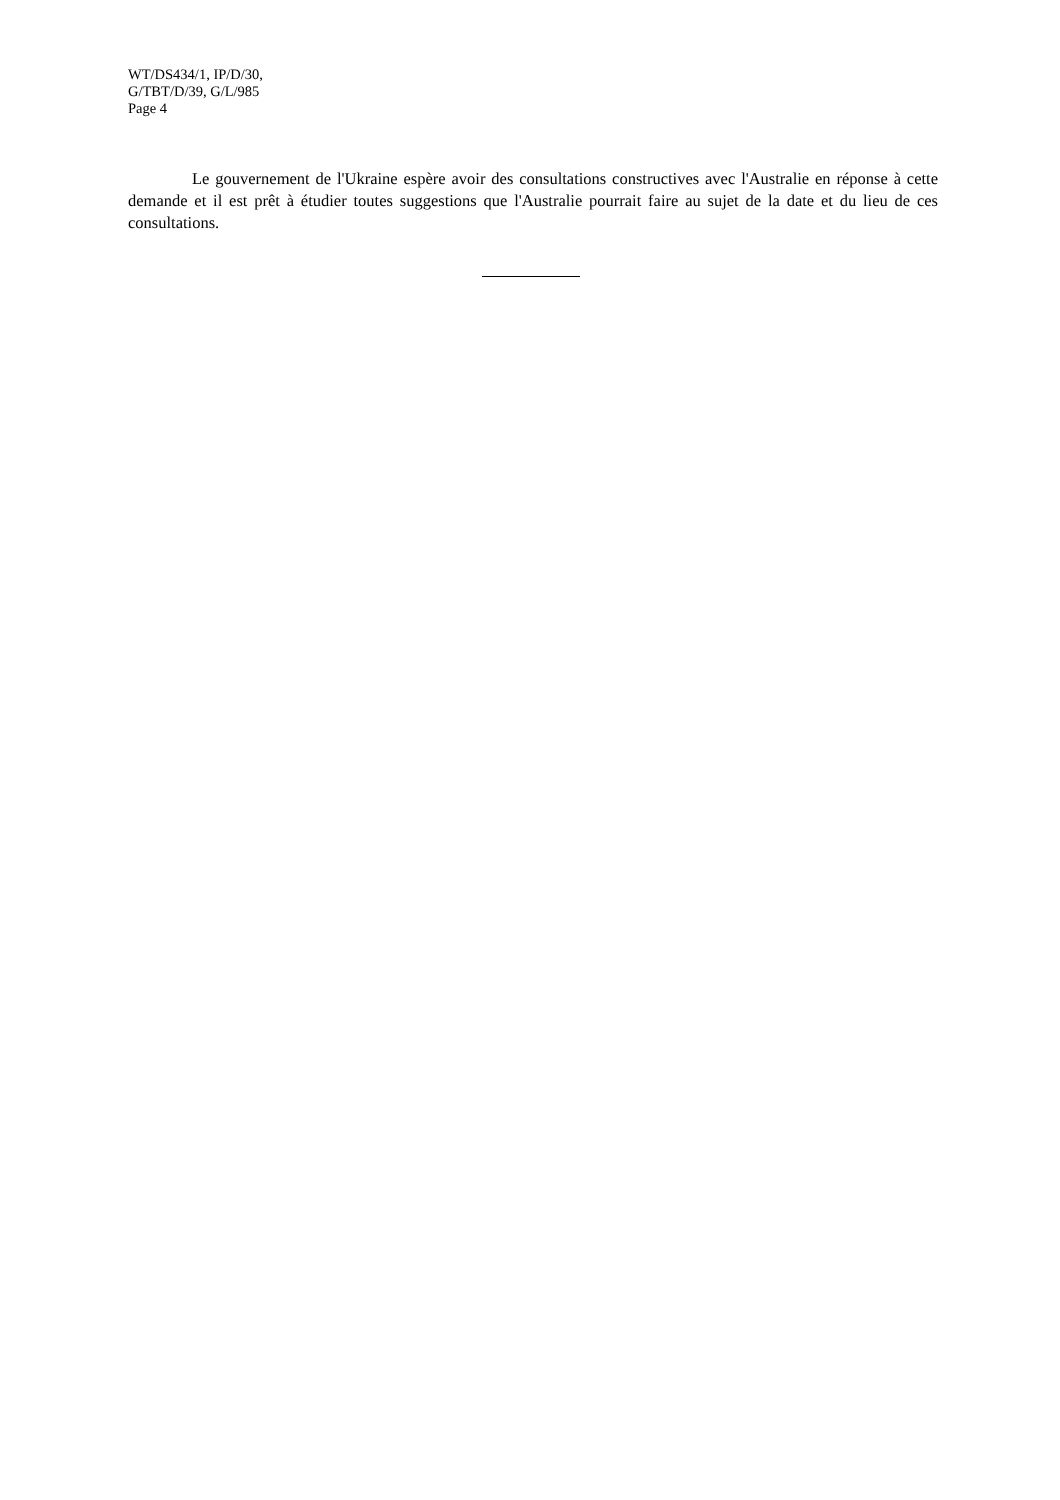WT/DS434/1, IP/D/30,
G/TBT/D/39, G/L/985
Page 4
Le gouvernement de l'Ukraine espère avoir des consultations constructives avec l'Australie en réponse à cette demande et il est prêt à étudier toutes suggestions que l'Australie pourrait faire au sujet de la date et du lieu de ces consultations.